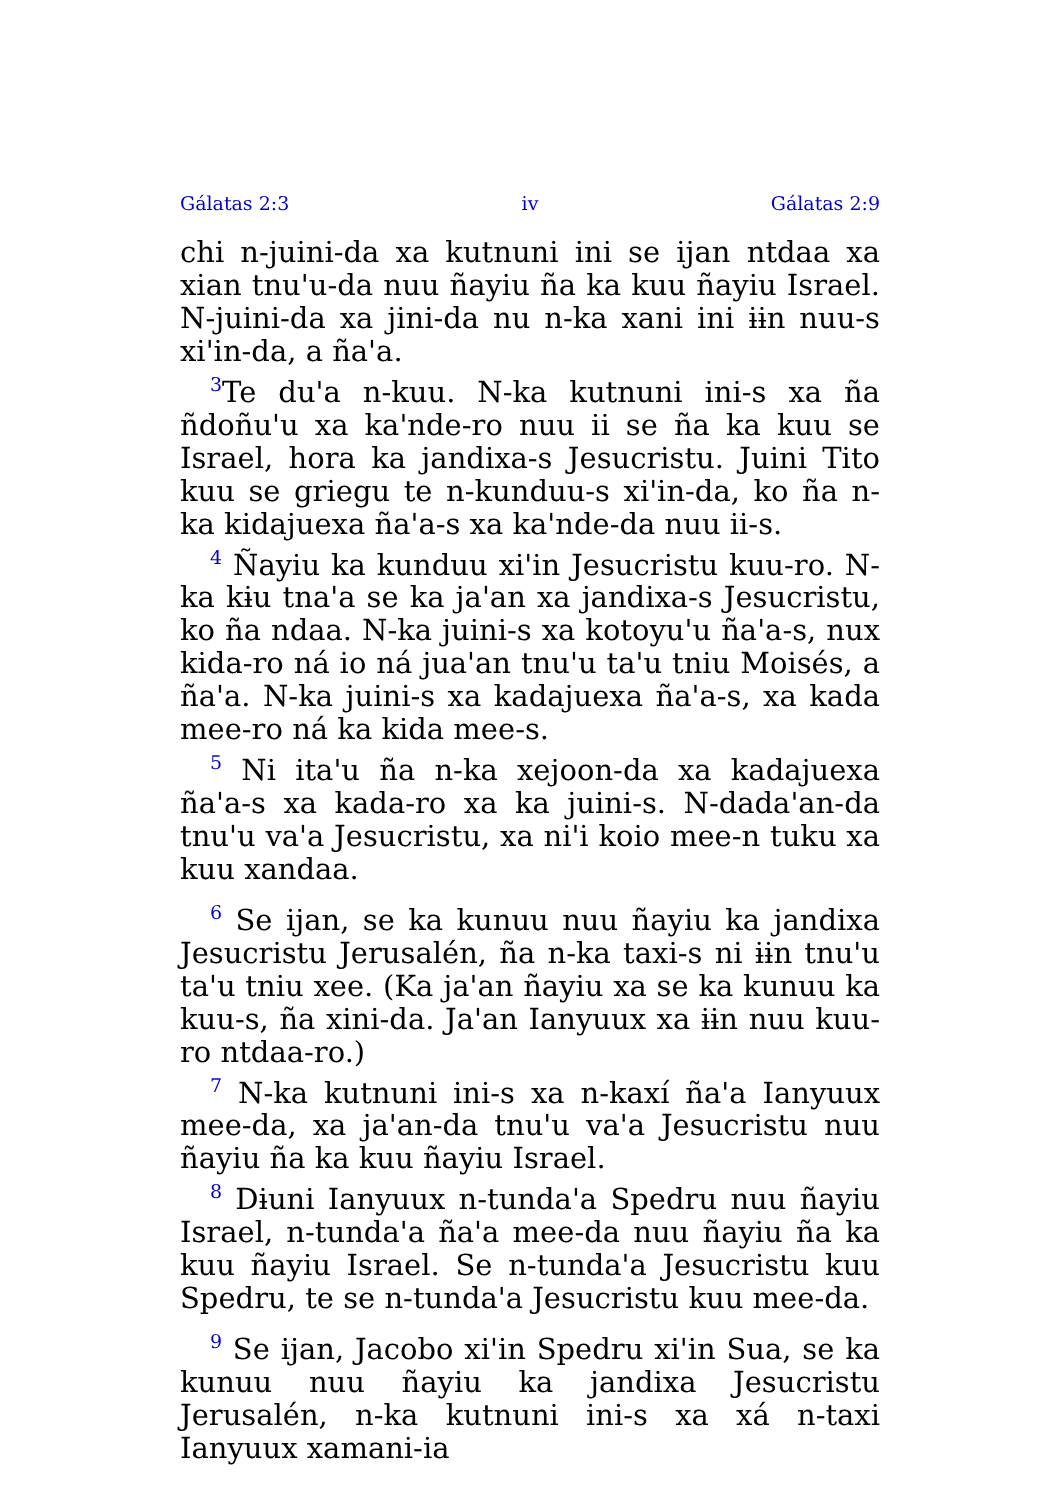Gálatas 2:3 iv Gálatas 2:9
chi n-juini-da xa kutnuni ini se ijan ntdaa xa xian tnu'u-da nuu ñayiu ña ka kuu ñayiu Israel. N-juini-da xa jini-da nu n-ka xani ini ɨɨn nuu-s xi'in-da, a ña'a.
<sup>3</sup> Te du'a n-kuu. N-ka kutnuni ini-s xa ña ñdoñu'u xa ka'nde-ro nuu ii se ña ka kuu se Israel, hora ka jandixa-s Jesucristu. Juini Tito kuu se griegu te n-kunduu-s xi'in-da, ko ña n-ka kidajuexa ña'a-s xa ka'nde-da nuu ii-s.
<sup>4</sup> Ñayiu ka kunduu xi'in Jesucristu kuu-ro. N-ka kɨu tna'a se ka ja'an xa jandixa-s Jesucristu, ko ña ndaa. N-ka juini-s xa kotoyu'u ña'a-s, nux kida-ro ná io ná jua'an tnu'u ta'u tniu Moisés, a ña'a. N-ka juini-s xa kadajuexa ña'a-s, xa kada mee-ro ná ka kida mee-s.
<sup>5</sup> Ni ita'u ña n-ka xejoon-da xa kadajuexa ña'a-s xa kada-ro xa ka juini-s. N-dada'an-da tnu'u va'a Jesucristu, xa ni'i koio mee-n tuku xa kuu xandaa.
<sup>6</sup> Se ijan, se ka kunuu nuu ñayiu ka jandixa Jesucristu Jerusalén, ña n-ka taxi-s ni ɨɨn tnu'u ta'u tniu xee. (Ka ja'an ñayiu xa se ka kunuu ka kuu-s, ña xini-da. Ja'an Ianyuux xa ɨɨn nuu kuu-ro ntdaa-ro.)
<sup>7</sup> N-ka kutnuni ini-s xa n-kaxí ña'a Ianyuux mee-da, xa ja'an-da tnu'u va'a Jesucristu nuu ñayiu ña ka kuu ñayiu Israel.
<sup>8</sup> Dɨuni Ianyuux n-tunda'a Spedru nuu ñayiu Israel, n-tunda'a ña'a mee-da nuu ñayiu ña ka kuu ñayiu Israel. Se n-tunda'a Jesucristu kuu Spedru, te se n-tunda'a Jesucristu kuu mee-da.
<sup>9</sup> Se ijan, Jacobo xi'in Spedru xi'in Sua, se ka kunuu nuu ñayiu ka jandixa Jesucristu Jerusalén, n-ka kutnuni ini-s xa xá n-taxi Ianyuux xamani-ia